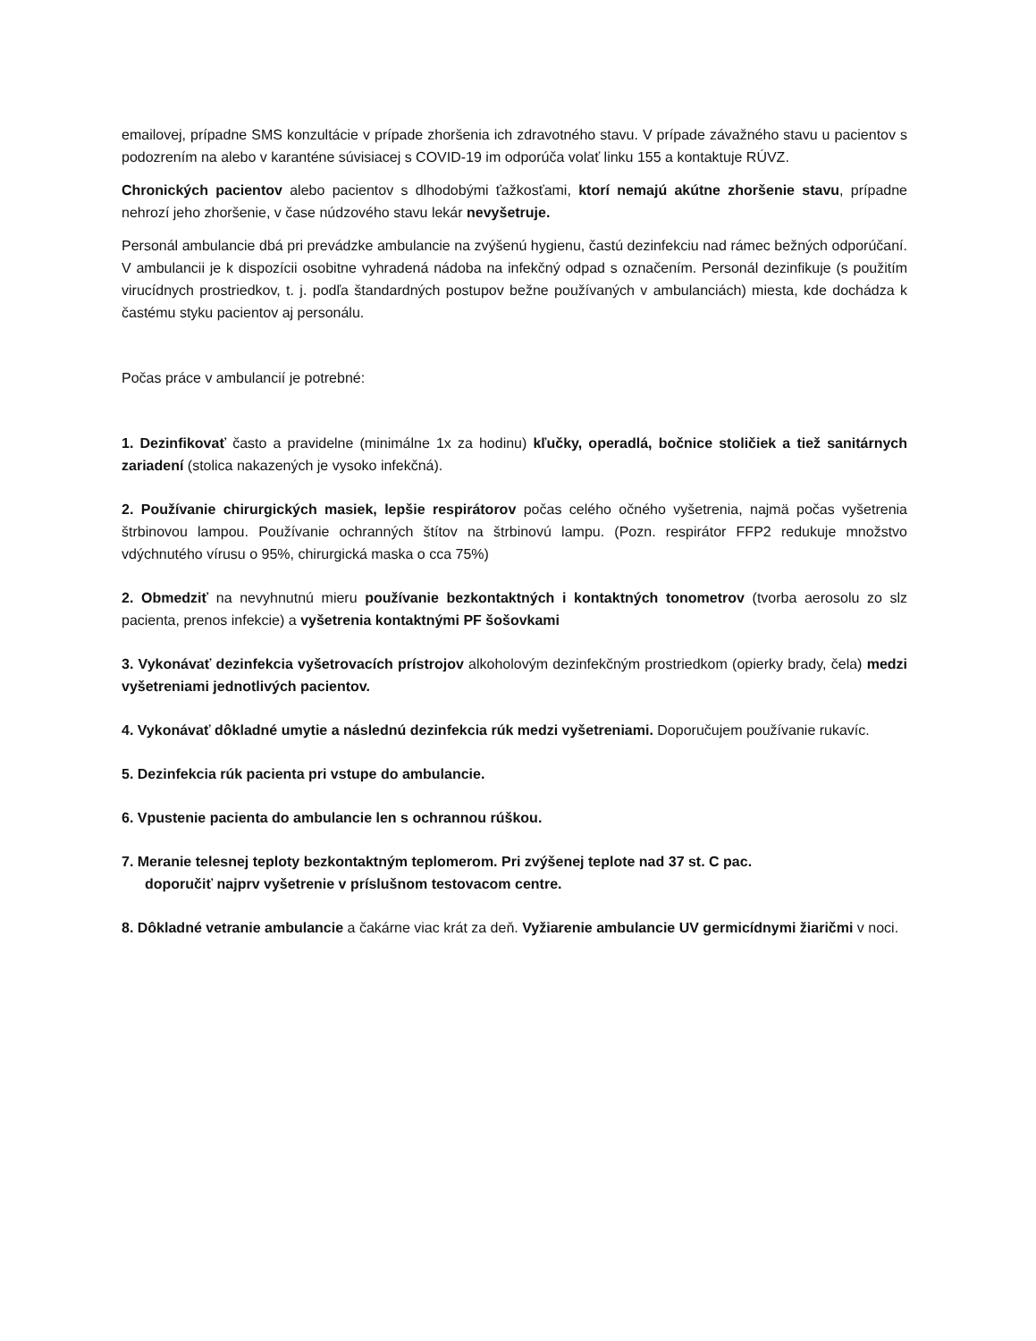emailovej, prípadne SMS konzultácie v prípade zhoršenia ich zdravotného stavu. V prípade závažného stavu u pacientov s podozrením na alebo v karanténe súvisiacej s COVID-19 im odporúča volať linku 155 a kontaktuje RÚVZ.
Chronických pacientov alebo pacientov s dlhodobými ťažkosťami, ktorí nemajú akútne zhoršenie stavu, prípadne nehrozí jeho zhoršenie, v čase núdzového stavu lekár nevyšetruje.
Personál ambulancie dbá pri prevádzke ambulancie na zvýšenú hygienu, častú dezinfekciu nad rámec bežných odporúčaní. V ambulancii je k dispozícii osobitne vyhradená nádoba na infekčný odpad s označením. Personál dezinfikuje (s použitím virucídnych prostriedkov, t. j. podľa štandardných postupov bežne používaných v ambulanciách) miesta, kde dochádza k častému styku pacientov aj personálu.
Počas práce v ambulancií je potrebné:
1. Dezinfikovať často a pravidelne (minimálne 1x za hodinu) kľučky, operadlá, bočnice stoličiek a tiež sanitárnych zariadení (stolica nakazených je vysoko infekčná).
2. Používanie chirurgických masiek, lepšie respirátorov počas celého očného vyšetrenia, najmä počas vyšetrenia štrbinovou lampou. Používanie ochranných štítov na štrbinovú lampu. (Pozn. respirátor FFP2 redukuje množstvo vdýchnutého vírusu o 95%, chirurgická maska o cca 75%)
2. Obmedziť na nevyhnutnú mieru používanie bezkontaktných i kontaktných tonometrov (tvorba aerosolu zo slz pacienta, prenos infekcie) a vyšetrenia kontaktnými PF šošovkami
3. Vykonávať dezinfekcia vyšetrovacích prístrojov alkoholovým dezinfekčným prostriedkom (opierky brady, čela) medzi vyšetreniami jednotlivých pacientov.
4. Vykonávať dôkladné umytie a následnú dezinfekcia rúk medzi vyšetreniami. Doporučujem používanie rukavíc.
5. Dezinfekcia rúk pacienta pri vstupe do ambulancie.
6. Vpustenie pacienta do ambulancie len s ochrannou rúškou.
7. Meranie telesnej teploty bezkontaktným teplomerom. Pri zvýšenej teplote nad 37 st. C pac.
doporučiť najprv vyšetrenie v príslušnom testovacom centre.
8. Dôkladné vetranie ambulancie a čakárne viac krát za deň. Vyžiarenie ambulancie UV germicídnymi žiaričmi v noci.